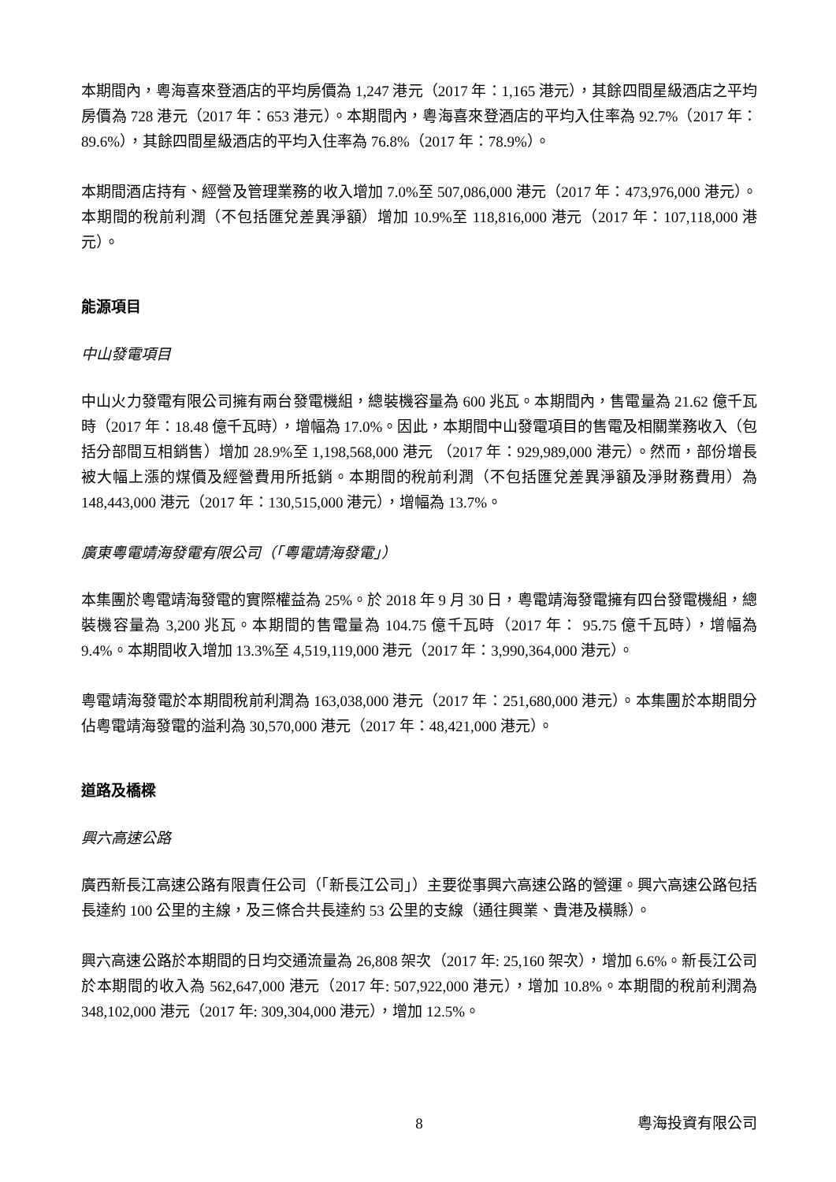本期間內，粵海喜來登酒店的平均房價為 1,247 港元（2017 年：1,165 港元），其餘四間星級酒店之平均房價為 728 港元（2017 年：653 港元）。本期間內，粵海喜來登酒店的平均入住率為 92.7%（2017 年：89.6%），其餘四間星級酒店的平均入住率為 76.8%（2017 年：78.9%）。
本期間酒店持有、經營及管理業務的收入增加 7.0%至 507,086,000 港元（2017 年：473,976,000 港元）。本期間的稅前利潤（不包括匯兌差異淨額）增加 10.9%至 118,816,000 港元（2017 年：107,118,000 港元）。
能源項目
中山發電項目
中山火力發電有限公司擁有兩台發電機組，總裝機容量為 600 兆瓦。本期間內，售電量為 21.62 億千瓦時（2017 年：18.48 億千瓦時），增幅為 17.0%。因此，本期間中山發電項目的售電及相關業務收入（包括分部間互相銷售）增加 28.9%至 1,198,568,000 港元 （2017 年：929,989,000 港元）。然而，部份增長被大幅上漲的煤價及經營費用所抵銷。本期間的稅前利潤（不包括匯兌差異淨額及淨財務費用）為 148,443,000 港元（2017 年：130,515,000 港元），增幅為 13.7%。
廣東粵電靖海發電有限公司（「粵電靖海發電」）
本集團於粵電靖海發電的實際權益為 25%。於 2018 年 9 月 30 日，粵電靖海發電擁有四台發電機組，總裝機容量為 3,200 兆瓦。本期間的售電量為 104.75 億千瓦時（2017 年： 95.75 億千瓦時），增幅為 9.4%。本期間收入增加 13.3%至 4,519,119,000 港元（2017 年：3,990,364,000 港元）。
粵電靖海發電於本期間稅前利潤為 163,038,000 港元（2017 年：251,680,000 港元）。本集團於本期間分佔粵電靖海發電的溢利為 30,570,000 港元（2017 年：48,421,000 港元）。
道路及橋樑
興六高速公路
廣西新長江高速公路有限責任公司（「新長江公司」）主要從事興六高速公路的營運。興六高速公路包括長達約 100 公里的主線，及三條合共長達約 53 公里的支線（通往興業、貴港及橫縣）。
興六高速公路於本期間的日均交通流量為 26,808 架次（2017 年: 25,160 架次），增加 6.6%。新長江公司於本期間的收入為 562,647,000 港元（2017 年: 507,922,000 港元），增加 10.8%。本期間的稅前利潤為 348,102,000 港元（2017 年: 309,304,000 港元），增加 12.5%。
8 粵海投資有限公司